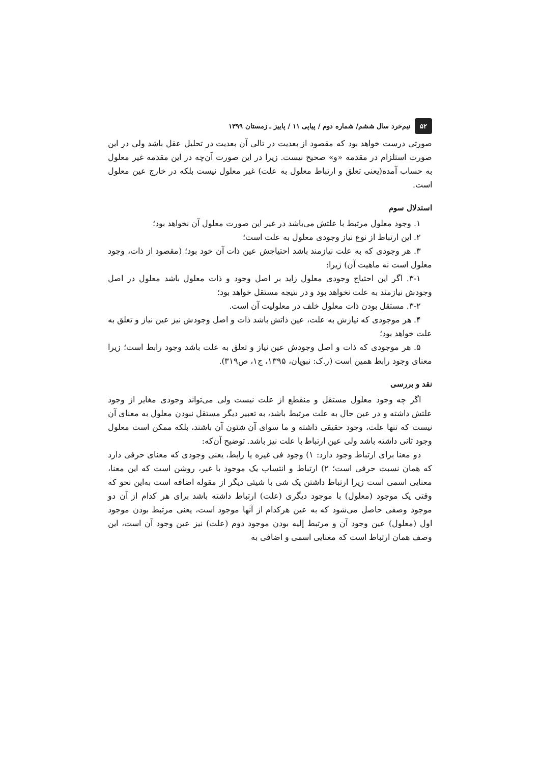۵۲ نیم‌خرد سال ششم/ شماره دوم / پیاپی ۱۱ / پاییز ـ زمستان ۱۳۹۹
صورتی درست خواهد بود که مقصود از بعدیت در تالی آن بعدیت در تحلیل عقل باشد ولی در این صورت استلزام در مقدمه «و» صحیح نیست. زیرا در این صورت آن‌چه در این مقدمه غیر معلول به حساب آمده(یعنی تعلق و ارتباط معلول به علت) غیر معلول نیست بلکه در خارج عین معلول است.
استدلال سوم
۱. وجود معلول مرتبط با علتش می‌باشد در غیر این صورت معلول آن نخواهد بود؛
۲. این ارتباط از نوع نیاز وجودی معلول به علت است؛
۳. هر وجودی که به علت نیازمند باشد احتیاجش عین ذات آن خود بود؛ (مقصود از ذات، وجود معلول است نه ماهیت آن) زیرا:
۳-۱. اگر این احتیاج وجودی معلول زاید بر اصل وجود و ذات معلول باشد معلول در اصل وجودش نیازمند به علت نخواهد بود و در نتیجه مستقل خواهد بود؛
۳-۲. مستقل بودن ذات معلول خلف در معلولیت آن است.
۴. هر موجودی که نیازش به علت، عین ذاتش باشد ذات و اصل وجودش نیز عین نیاز و تعلق به علت خواهد بود؛
۵. هر موجودی که ذات و اصل وجودش عین نیاز و تعلق به علت باشد وجود رابط است؛ زیرا معنای وجود رابط همین است (ر.ک: نبویان، ۱۳۹۵، ج۱، ص۳۱۹).
نقد و بررسی
اگر چه وجود معلول مستقل و منقطع از علت نیست ولی می‌تواند وجودی مغایر از وجود علتش داشته و در عین حال به علت مرتبط باشد، به تعبیر دیگر مستقل نبودن معلول به معنای آن نیست که تنها علت، وجود حقیقی داشته و ما سوای آن شئون آن باشند، بلکه ممکن است معلول وجود ثانی داشته باشد ولی عین ارتباط با علت نیز باشد. توضیح آن‌که:
دو معنا برای ارتباط وجود دارد: ۱) وجود فی غیره یا رابط، یعنی وجودی که معنای حرفی دارد که همان نسبت حرفی است؛ ۲) ارتباط و انتساب یک موجود با غیر، روشن است که این معنا، معنایی اسمی است زیرا ارتباط داشتن یک شی با شیئی دیگر از مقوله اضافه است به‌این نحو که وقتی یک موجود (معلول) با موجود دیگری (علت) ارتباط داشته باشد برای هر کدام از آن دو موجود وصفی حاصل می‌شود که به عین هرکدام از آنها موجود است، یعنی مرتبط بودن موجود اول (معلول) عین وجود آن و مرتبط إلیه بودن موجود دوم (علت) نیز عین وجود آن است، این وصف همان ارتباط است که معنایی اسمی و اضافی به